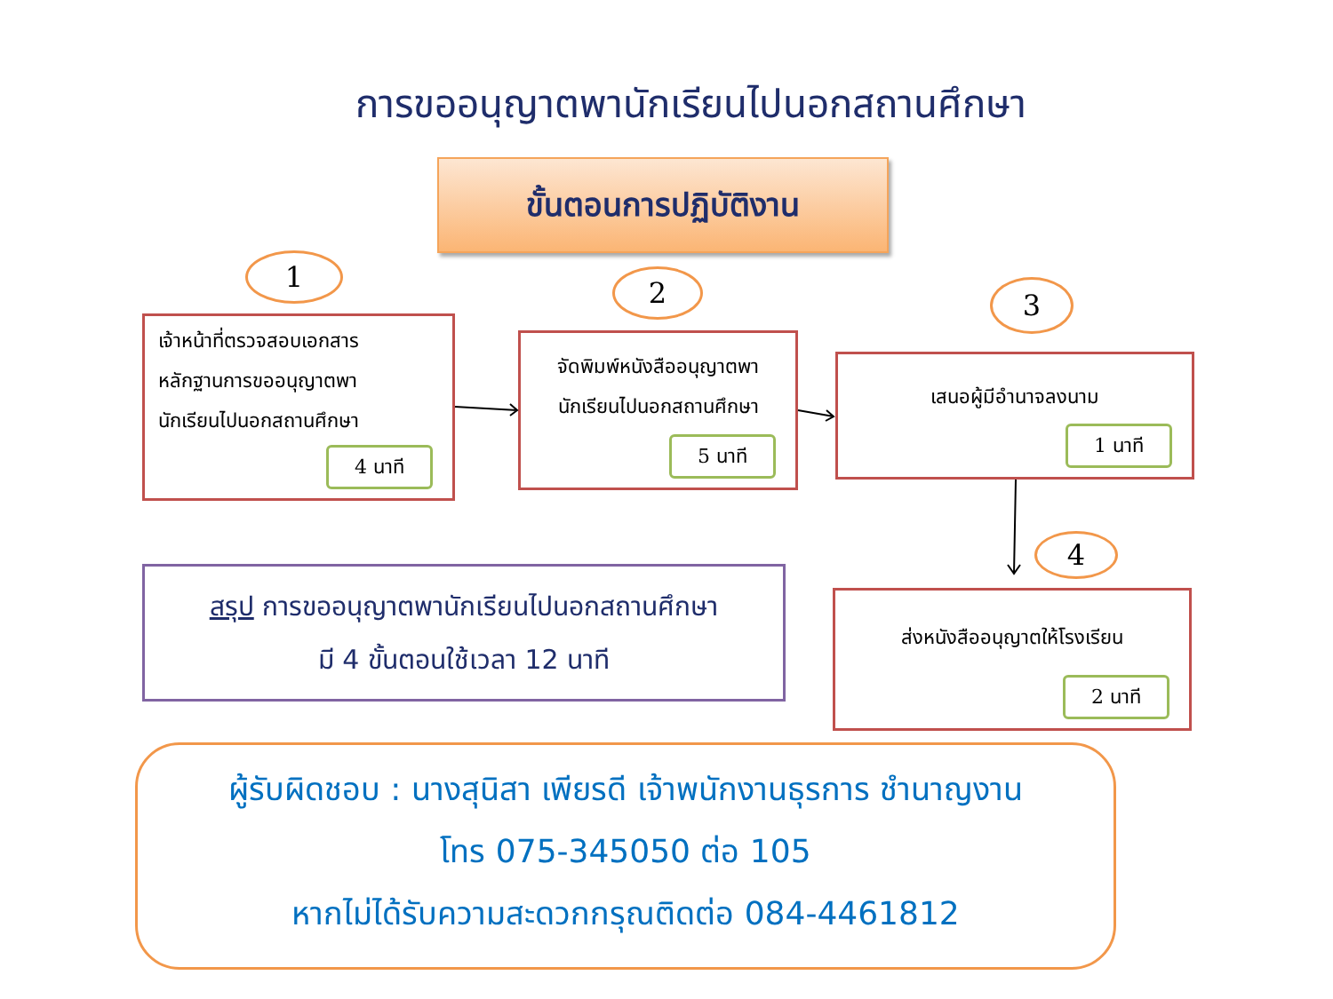การขออนุญาตพานักเรียนไปนอกสถานศึกษา
ขั้นตอนการปฏิบัติงาน
1
เจ้าหน้าที่ตรวจสอบเอกสาร
หลักฐานการขออนุญาตพา
นักเรียนไปนอกสถานศึกษา
4 นาที
2
จัดพิมพ์หนังสืออนุญาตพา
นักเรียนไปนอกสถานศึกษา
5 นาที
3
เสนอผู้มีอำนาจลงนาม
1 นาที
4
ส่งหนังสืออนุญาตให้โรงเรียน
2 นาที
สรุป การขออนุญาตพานักเรียนไปนอกสถานศึกษา
มี 4 ขั้นตอนใช้เวลา 12 นาที
ผู้รับผิดชอบ : นางสุนิสา เพียรดี เจ้าพนักงานธุรการ ชำนาญงาน
โทร 075-345050 ต่อ 105
หากไม่ได้รับความสะดวกกรุณติดต่อ 084-4461812